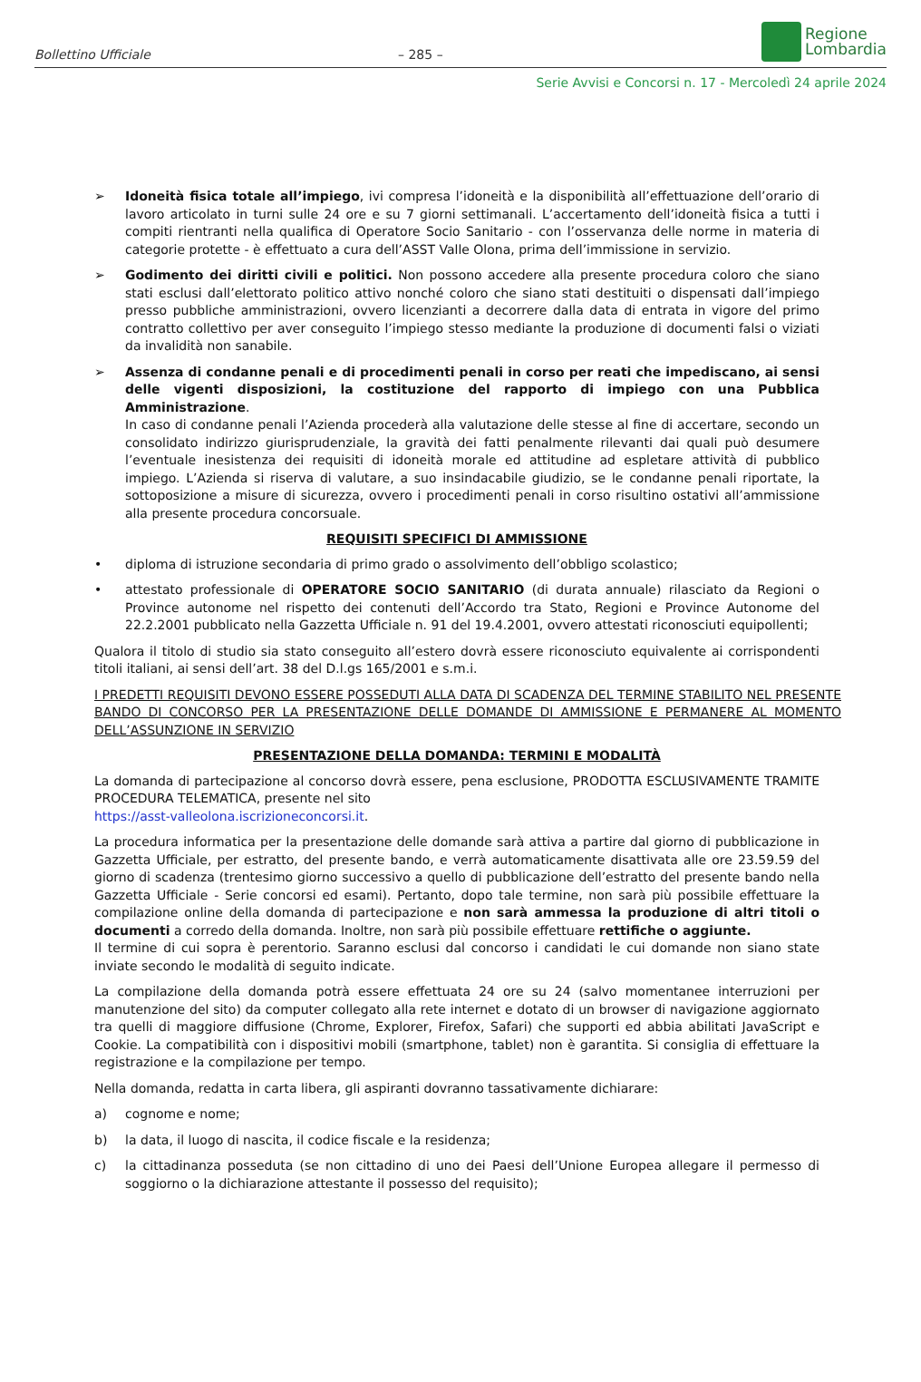Bollettino Ufficiale
– 285 –
Regione
Lombardia
Serie Avvisi e Concorsi n. 17 - Mercoledì 24 aprile 2024
➢ Idoneità fisica totale all’impiego, ivi compresa l’idoneità e la disponibilità all’effettuazione dell’orario di lavoro articolato in turni sulle 24 ore e su 7 giorni settimanali. L’accertamento dell’idoneità fisica a tutti i compiti rientranti nella qualifica di Operatore Socio Sanitario - con l’osservanza delle norme in materia di categorie protette - è effettuato a cura dell’ASST Valle Olona, prima dell’immissione in servizio.
➢ Godimento dei diritti civili e politici. Non possono accedere alla presente procedura coloro che siano stati esclusi dall’elettorato politico attivo nonché coloro che siano stati destituiti o dispensati dall’impiego presso pubbliche amministrazioni, ovvero licenzianti a decorrere dalla data di entrata in vigore del primo contratto collettivo per aver conseguito l’impiego stesso mediante la produzione di documenti falsi o viziati da invalidità non sanabile.
➢ Assenza di condanne penali e di procedimenti penali in corso per reati che impediscano, ai sensi delle vigenti disposizioni, la costituzione del rapporto di impiego con una Pubblica Amministrazione.
In caso di condanne penali l’Azienda procederà alla valutazione delle stesse al fine di accertare, secondo un consolidato indirizzo giurisprudenziale, la gravità dei fatti penalmente rilevanti dai quali può desumere l’eventuale inesistenza dei requisiti di idoneità morale ed attitudine ad espletare attività di pubblico impiego. L’Azienda si riserva di valutare, a suo insindacabile giudizio, se le condanne penali riportate, la sottoposizione a misure di sicurezza, ovvero i procedimenti penali in corso risultino ostativi all’ammissione alla presente procedura concorsuale.
REQUISITI SPECIFICI DI AMMISSIONE
• diploma di istruzione secondaria di primo grado o assolvimento dell’obbligo scolastico;
• attestato professionale di OPERATORE SOCIO SANITARIO (di durata annuale) rilasciato da Regioni o Province autonome nel rispetto dei contenuti dell’Accordo tra Stato, Regioni e Province Autonome del 22.2.2001 pubblicato nella Gazzetta Ufficiale n. 91 del 19.4.2001, ovvero attestati riconosciuti equipollenti;
Qualora il titolo di studio sia stato conseguito all’estero dovrà essere riconosciuto equivalente ai corrispondenti titoli italiani, ai sensi dell’art. 38 del D.l.gs 165/2001 e s.m.i.
I PREDETTI REQUISITI DEVONO ESSERE POSSEDUTI ALLA DATA DI SCADENZA DEL TERMINE STABILITO NEL PRESENTE BANDO DI CONCORSO PER LA PRESENTAZIONE DELLE DOMANDE DI AMMISSIONE E PERMANERE AL MOMENTO DELL’ASSUNZIONE IN SERVIZIO
PRESENTAZIONE DELLA DOMANDA: TERMINI E MODALITÀ
La domanda di partecipazione al concorso dovrà essere, pena esclusione, PRODOTTA ESCLUSIVAMENTE TRAMITE PROCEDURA TELEMATICA, presente nel sito
https://asst-valleolona.iscrizioneconcorsi.it.
La procedura informatica per la presentazione delle domande sarà attiva a partire dal giorno di pubblicazione in Gazzetta Ufficiale, per estratto, del presente bando, e verrà automaticamente disattivata alle ore 23.59.59 del giorno di scadenza (trentesimo giorno successivo a quello di pubblicazione dell’estratto del presente bando nella Gazzetta Ufficiale - Serie concorsi ed esami). Pertanto, dopo tale termine, non sarà più possibile effettuare la compilazione online della domanda di partecipazione e non sarà ammessa la produzione di altri titoli o documenti a corredo della domanda. Inoltre, non sarà più possibile effettuare rettifiche o aggiunte.
Il termine di cui sopra è perentorio. Saranno esclusi dal concorso i candidati le cui domande non siano state inviate secondo le modalità di seguito indicate.
La compilazione della domanda potrà essere effettuata 24 ore su 24 (salvo momentanee interruzioni per manutenzione del sito) da computer collegato alla rete internet e dotato di un browser di navigazione aggiornato tra quelli di maggiore diffusione (Chrome, Explorer, Firefox, Safari) che supporti ed abbia abilitati JavaScript e Cookie. La compatibilità con i dispositivi mobili (smartphone, tablet) non è garantita. Si consiglia di effettuare la registrazione e la compilazione per tempo.
Nella domanda, redatta in carta libera, gli aspiranti dovranno tassativamente dichiarare:
a) cognome e nome;
b) la data, il luogo di nascita, il codice fiscale e la residenza;
c) la cittadinanza posseduta (se non cittadino di uno dei Paesi dell’Unione Europea allegare il permesso di soggiorno o la dichiarazione attestante il possesso del requisito);